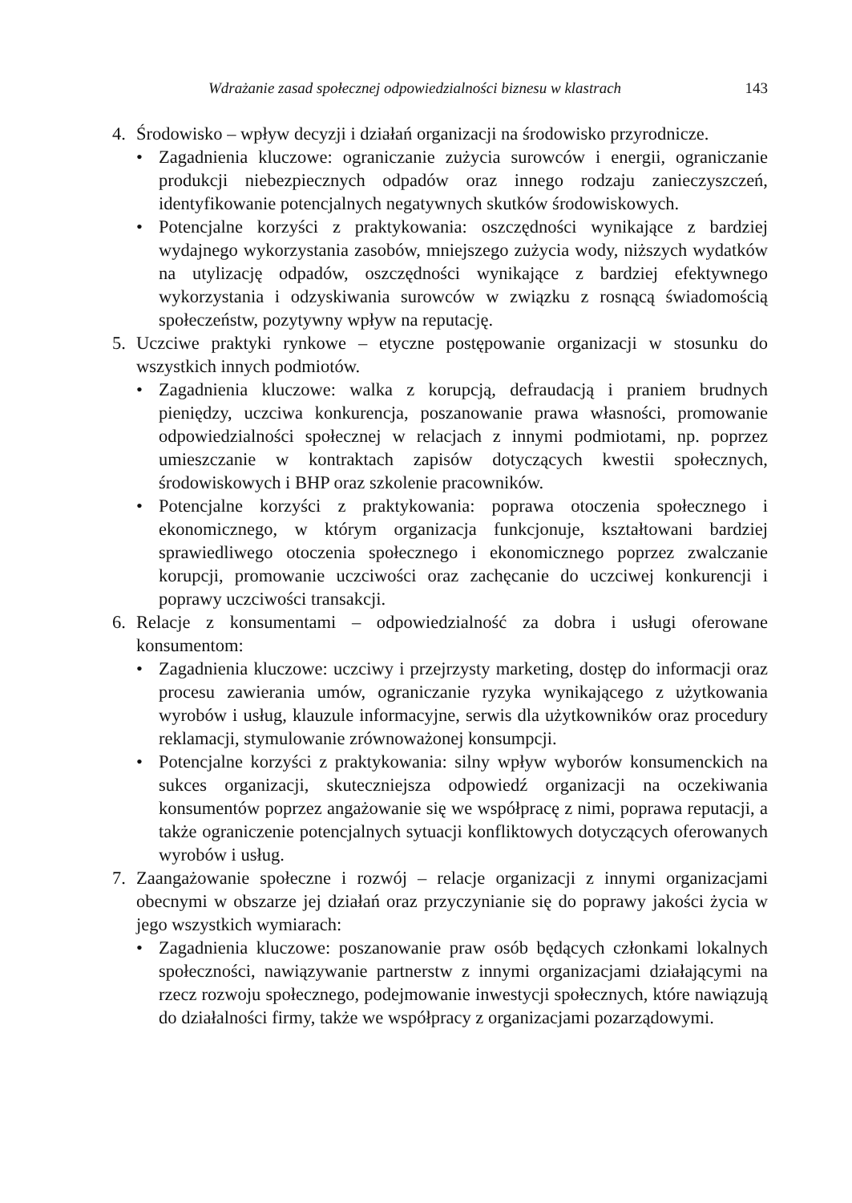Wdrażanie zasad społecznej odpowiedzialności biznesu w klastrach 143
4. Środowisko – wpływ decyzji i działań organizacji na środowisko przyrodnicze.
• Zagadnienia kluczowe: ograniczanie zużycia surowców i energii, ograniczanie produkcji niebezpiecznych odpadów oraz innego rodzaju zanieczyszczeń, identyfikowanie potencjalnych negatywnych skutków środowiskowych.
• Potencjalne korzyści z praktykowania: oszczędności wynikające z bardziej wydajnego wykorzystania zasobów, mniejszego zużycia wody, niższych wydatków na utylizację odpadów, oszczędności wynikające z bardziej efektywnego wykorzystania i odzyskiwania surowców w związku z rosnącą świadomością społeczeństw, pozytywny wpływ na reputację.
5. Uczciwe praktyki rynkowe – etyczne postępowanie organizacji w stosunku do wszystkich innych podmiotów.
• Zagadnienia kluczowe: walka z korupcją, defraudacją i praniem brudnych pieniędzy, uczciwa konkurencja, poszanowanie prawa własności, promowanie odpowiedzialności społecznej w relacjach z innymi podmiotami, np. poprzez umieszczanie w kontraktach zapisów dotyczących kwestii społecznych, środowiskowych i BHP oraz szkolenie pracowników.
• Potencjalne korzyści z praktykowania: poprawa otoczenia społecznego i ekonomicznego, w którym organizacja funkcjonuje, kształtowani bardziej sprawiedliwego otoczenia społecznego i ekonomicznego poprzez zwalczanie korupcji, promowanie uczciwości oraz zachęcanie do uczciwej konkurencji i poprawy uczciwości transakcji.
6. Relacje z konsumentami – odpowiedzialność za dobra i usługi oferowane konsumentom:
• Zagadnienia kluczowe: uczciwy i przejrzysty marketing, dostęp do informacji oraz procesu zawierania umów, ograniczanie ryzyka wynikającego z użytkowania wyrobów i usług, klauzule informacyjne, serwis dla użytkowników oraz procedury reklamacji, stymulowanie zrównoważonej konsumpcji.
• Potencjalne korzyści z praktykowania: silny wpływ wyborów konsumenckich na sukces organizacji, skuteczniejsza odpowiedź organizacji na oczekiwania konsumentów poprzez angażowanie się we współpracę z nimi, poprawa reputacji, a także ograniczenie potencjalnych sytuacji konfliktowych dotyczących oferowanych wyrobów i usług.
7. Zaangażowanie społeczne i rozwój – relacje organizacji z innymi organizacjami obecnymi w obszarze jej działań oraz przyczynianie się do poprawy jakości życia w jego wszystkich wymiarach:
• Zagadnienia kluczowe: poszanowanie praw osób będących członkami lokalnych społeczności, nawiązywanie partnerstw z innymi organizacjami działającymi na rzecz rozwoju społecznego, podejmowanie inwestycji społecznych, które nawiązują do działalności firmy, także we współpracy z organizacjami pozarządowymi.